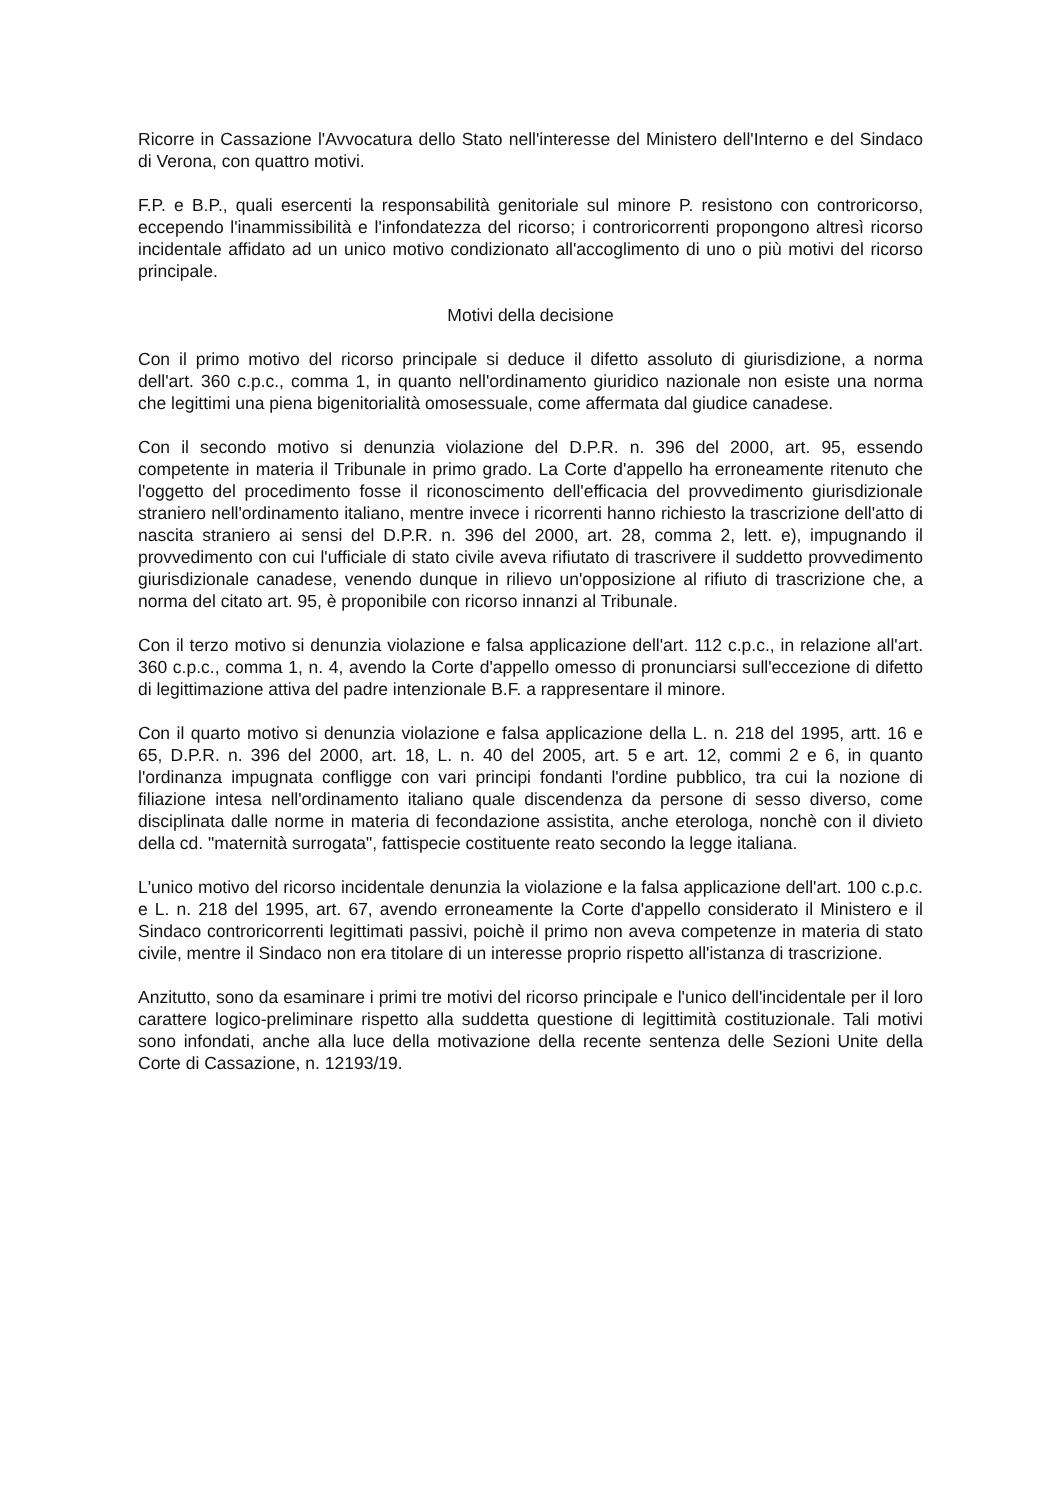Ricorre in Cassazione l'Avvocatura dello Stato nell'interesse del Ministero dell'Interno e del Sindaco di Verona, con quattro motivi.
F.P. e B.P., quali esercenti la responsabilità genitoriale sul minore P. resistono con controricorso, eccependo l'inammissibilità e l'infondatezza del ricorso; i controricorrenti propongono altresì ricorso incidentale affidato ad un unico motivo condizionato all'accoglimento di uno o più motivi del ricorso principale.
Motivi della decisione
Con il primo motivo del ricorso principale si deduce il difetto assoluto di giurisdizione, a norma dell'art. 360 c.p.c., comma 1, in quanto nell'ordinamento giuridico nazionale non esiste una norma che legittimi una piena bigenitorialità omosessuale, come affermata dal giudice canadese.
Con il secondo motivo si denunzia violazione del D.P.R. n. 396 del 2000, art. 95, essendo competente in materia il Tribunale in primo grado. La Corte d'appello ha erroneamente ritenuto che l'oggetto del procedimento fosse il riconoscimento dell'efficacia del provvedimento giurisdizionale straniero nell'ordinamento italiano, mentre invece i ricorrenti hanno richiesto la trascrizione dell'atto di nascita straniero ai sensi del D.P.R. n. 396 del 2000, art. 28, comma 2, lett. e), impugnando il provvedimento con cui l'ufficiale di stato civile aveva rifiutato di trascrivere il suddetto provvedimento giurisdizionale canadese, venendo dunque in rilievo un'opposizione al rifiuto di trascrizione che, a norma del citato art. 95, è proponibile con ricorso innanzi al Tribunale.
Con il terzo motivo si denunzia violazione e falsa applicazione dell'art. 112 c.p.c., in relazione all'art. 360 c.p.c., comma 1, n. 4, avendo la Corte d'appello omesso di pronunciarsi sull'eccezione di difetto di legittimazione attiva del padre intenzionale B.F. a rappresentare il minore.
Con il quarto motivo si denunzia violazione e falsa applicazione della L. n. 218 del 1995, artt. 16 e 65, D.P.R. n. 396 del 2000, art. 18, L. n. 40 del 2005, art. 5 e art. 12, commi 2 e 6, in quanto l'ordinanza impugnata confligge con vari principi fondanti l'ordine pubblico, tra cui la nozione di filiazione intesa nell'ordinamento italiano quale discendenza da persone di sesso diverso, come disciplinata dalle norme in materia di fecondazione assistita, anche eterologa, nonchè con il divieto della cd. "maternità surrogata", fattispecie costituente reato secondo la legge italiana.
L'unico motivo del ricorso incidentale denunzia la violazione e la falsa applicazione dell'art. 100 c.p.c. e L. n. 218 del 1995, art. 67, avendo erroneamente la Corte d'appello considerato il Ministero e il Sindaco controricorrenti legittimati passivi, poichè il primo non aveva competenze in materia di stato civile, mentre il Sindaco non era titolare di un interesse proprio rispetto all'istanza di trascrizione.
Anzitutto, sono da esaminare i primi tre motivi del ricorso principale e l'unico dell'incidentale per il loro carattere logico-preliminare rispetto alla suddetta questione di legittimità costituzionale. Tali motivi sono infondati, anche alla luce della motivazione della recente sentenza delle Sezioni Unite della Corte di Cassazione, n. 12193/19.